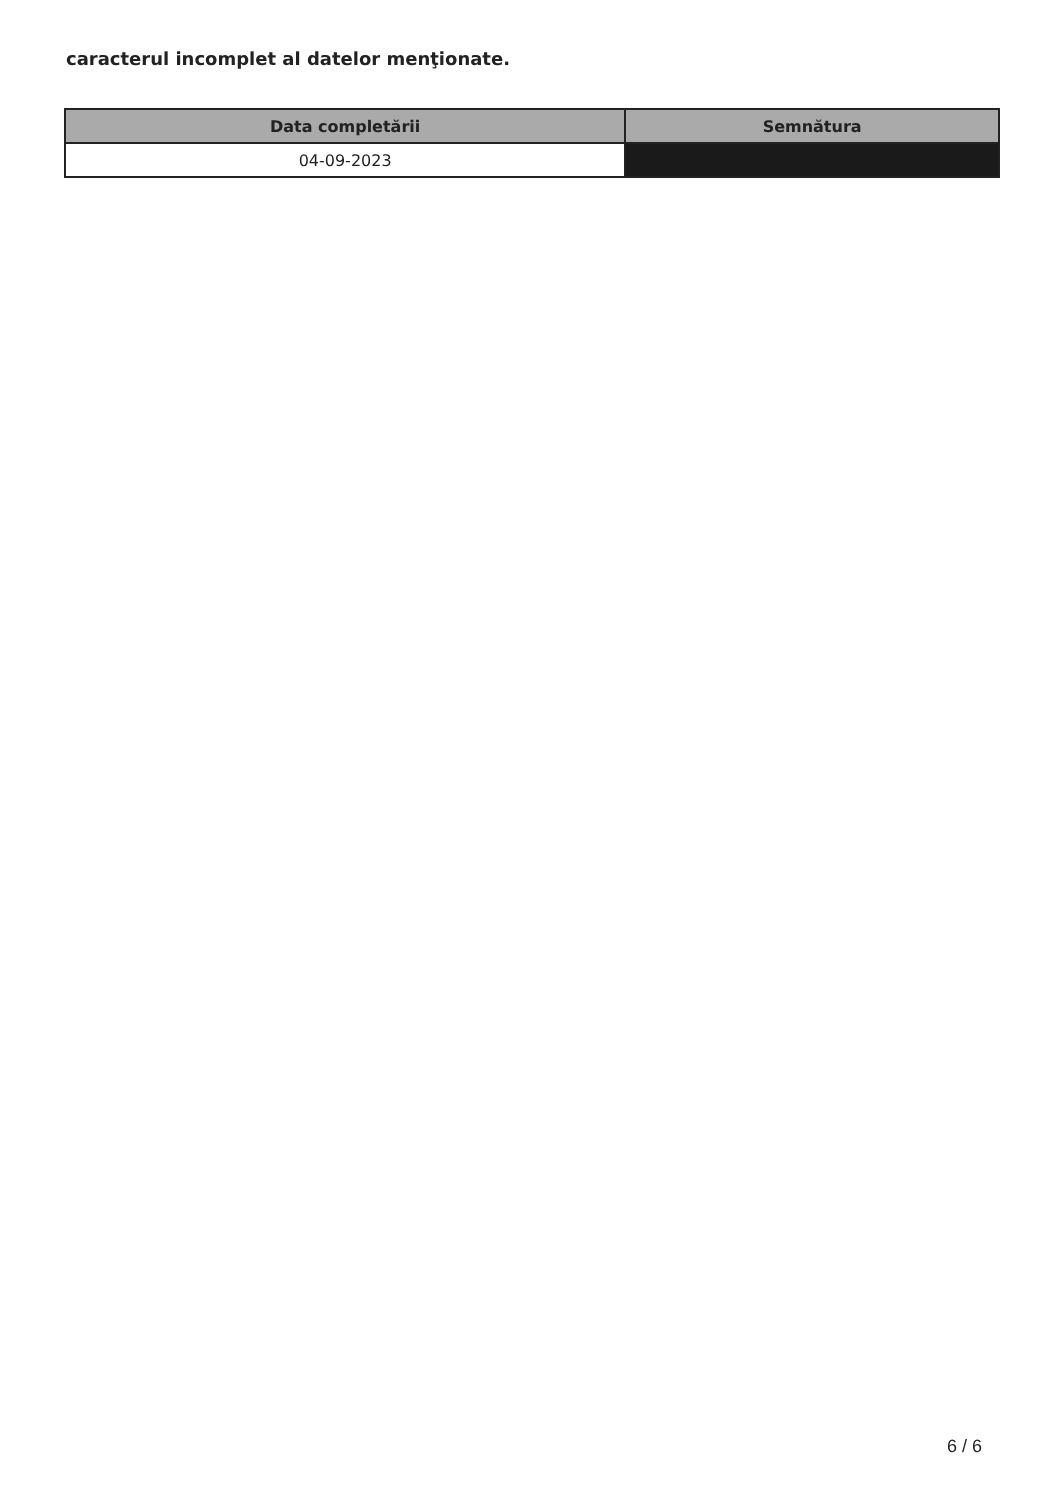caracterul incomplet al datelor menţionate.
| Data completării | Semnătura |
| --- | --- |
| 04-09-2023 | |
6 / 6